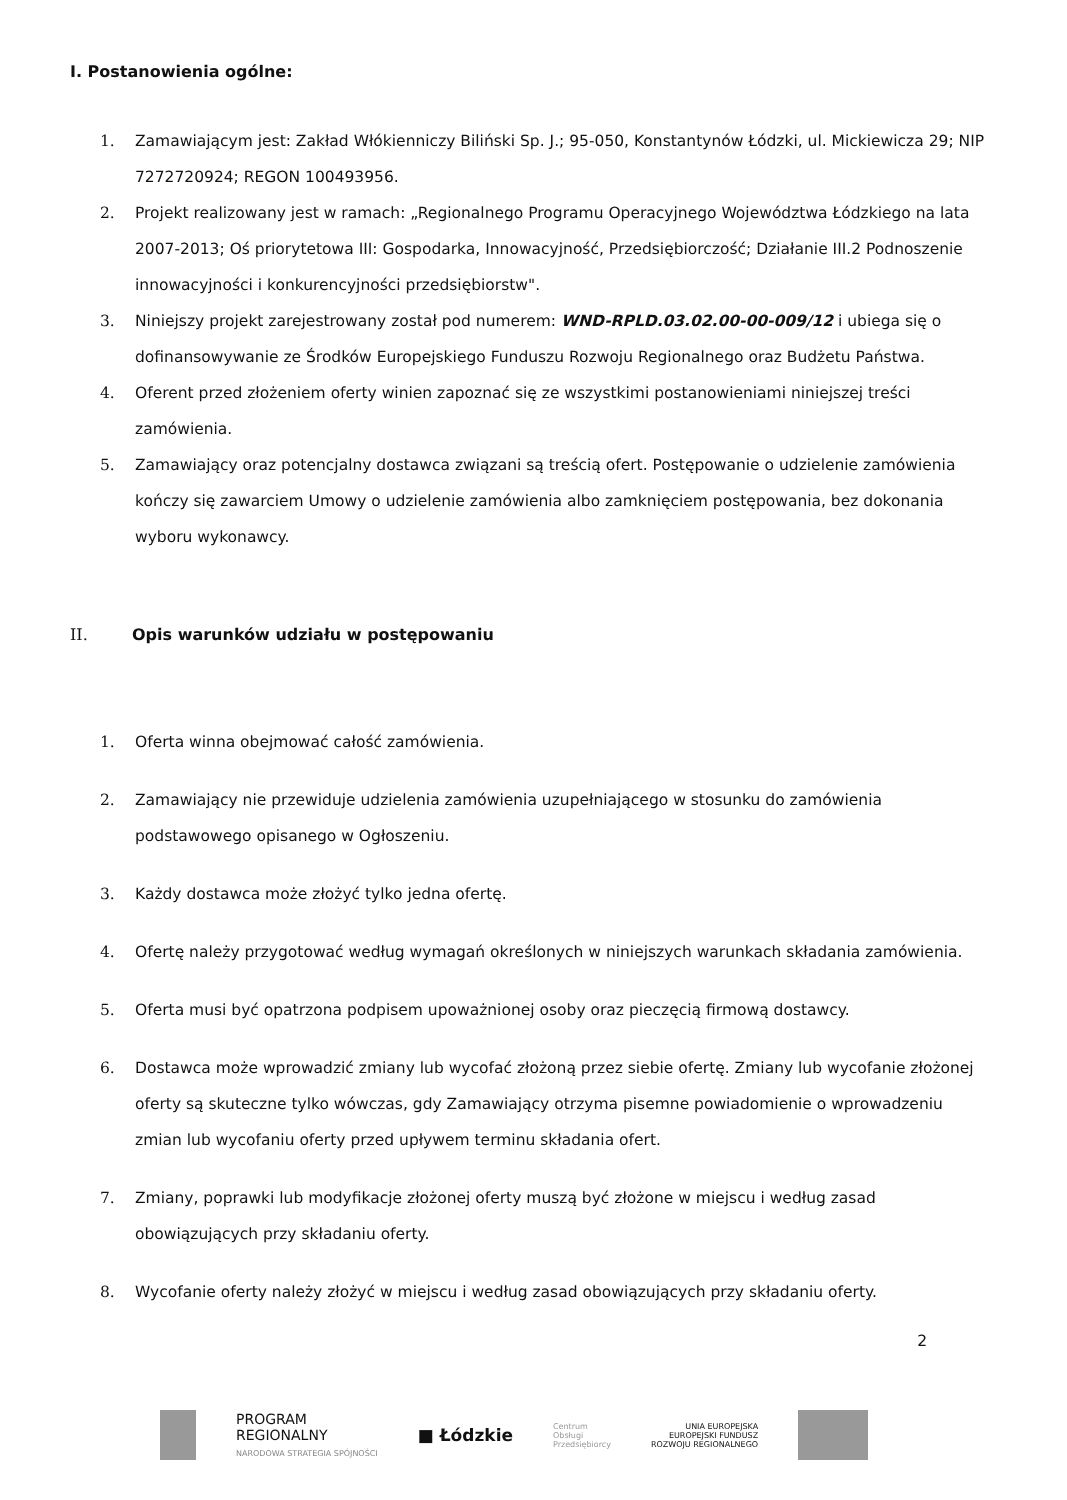I. Postanowienia ogólne:
1. Zamawiającym jest: Zakład Włókienniczy Biliński Sp. J.; 95-050, Konstantynów Łódzki, ul. Mickiewicza 29; NIP 7272720924; REGON 100493956.
2. Projekt realizowany jest w ramach: „Regionalnego Programu Operacyjnego Województwa Łódzkiego na lata 2007-2013; Oś priorytetowa III: Gospodarka, Innowacyjność, Przedsiębiorczość; Działanie III.2 Podnoszenie innowacyjności i konkurencyjności przedsiębiorstw".
3. Niniejszy projekt zarejestrowany został pod numerem: WND-RPLD.03.02.00-00-009/12 i ubiega się o dofinansowywanie ze Środków Europejskiego Funduszu Rozwoju Regionalnego oraz Budżetu Państwa.
4. Oferent przed złożeniem oferty winien zapoznać się ze wszystkimi postanowieniami niniejszej treści zamówienia.
5. Zamawiający oraz potencjalny dostawca związani są treścią ofert. Postępowanie o udzielenie zamówienia kończy się zawarciem Umowy o udzielenie zamówienia albo zamknięciem postępowania, bez dokonania wyboru wykonawcy.
II. Opis warunków udziału w postępowaniu
1. Oferta winna obejmować całość zamówienia.
2. Zamawiający nie przewiduje udzielenia zamówienia uzupełniającego w stosunku do zamówienia podstawowego opisanego w Ogłoszeniu.
3. Każdy dostawca może złożyć tylko jedna ofertę.
4. Ofertę należy przygotować według wymagań określonych w niniejszych warunkach składania zamówienia.
5. Oferta musi być opatrzona podpisem upoważnionej osoby oraz pieczęcią firmową dostawcy.
6. Dostawca może wprowadzić zmiany lub wycofać złożoną przez siebie ofertę. Zmiany lub wycofanie złożonej oferty są skuteczne tylko wówczas, gdy Zamawiający otrzyma pisemne powiadomienie o wprowadzeniu zmian lub wycofaniu oferty przed upływem terminu składania ofert.
7. Zmiany, poprawki lub modyfikacje złożonej oferty muszą być złożone w miejscu i według zasad obowiązujących przy składaniu oferty.
8. Wycofanie oferty należy złożyć w miejscu i według zasad obowiązujących przy składaniu oferty.
2
PROGRAM
REGIONALNY
NARODOWA STRATEGIA SPÓJNOŚCI
■ Łódzkie
Centrum
Obsługi
Przedsiębiorcy
UNIA EUROPEJSKA
EUROPEJSKI FUNDUSZ
ROZWOJU REGIONALNEGO